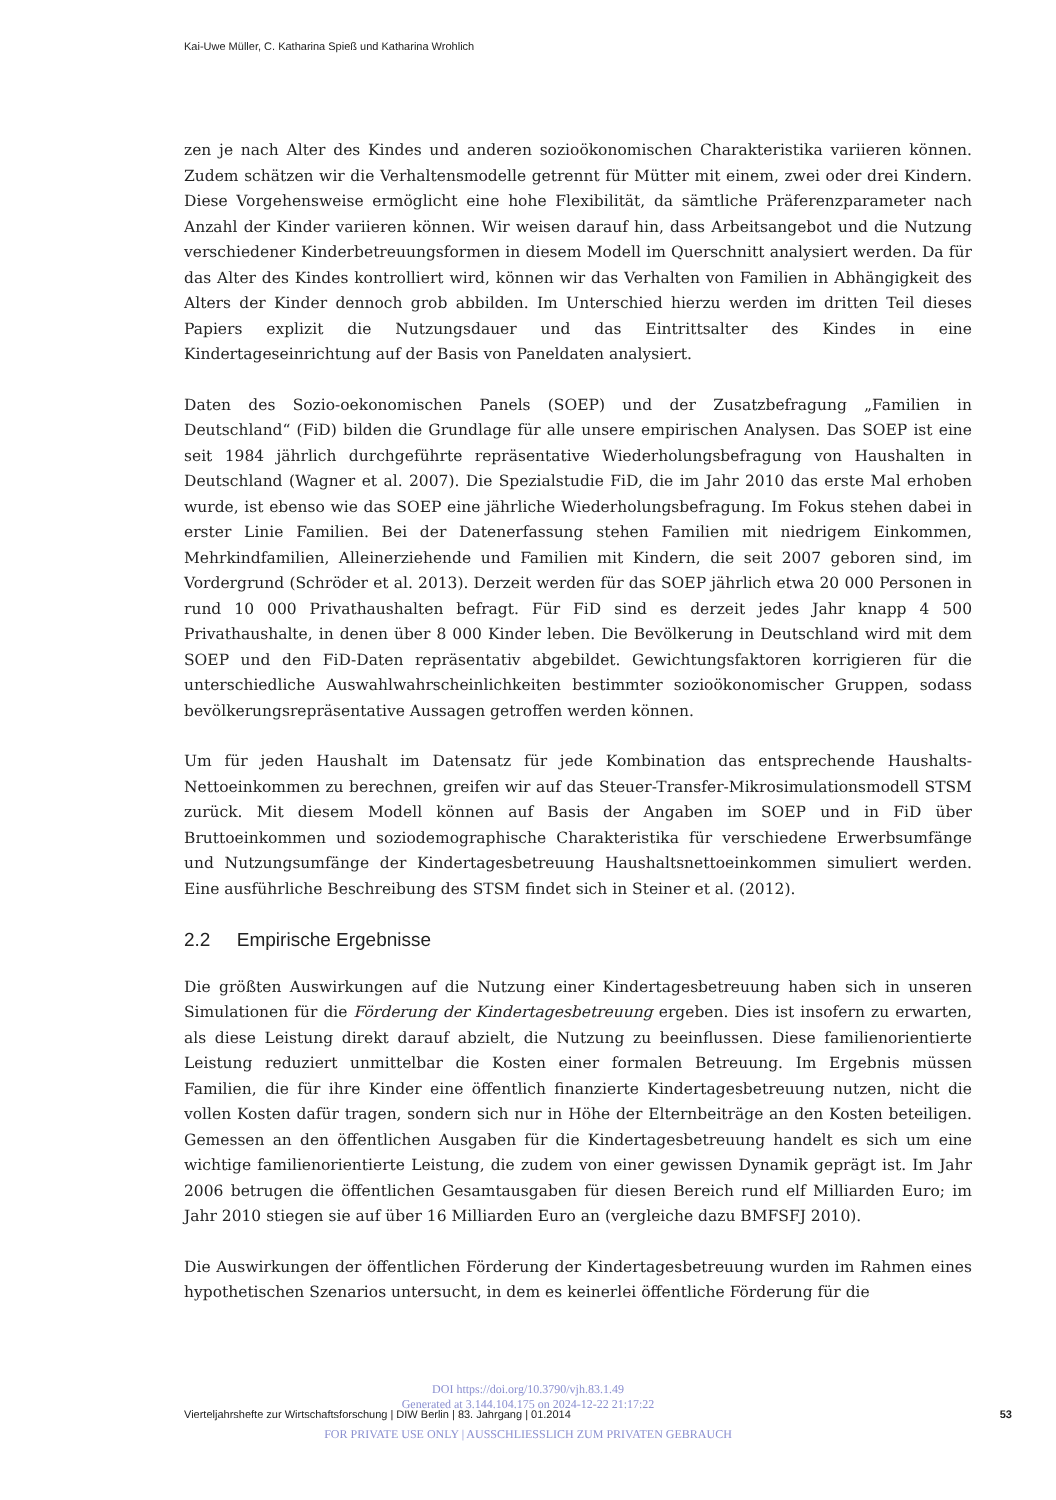Kai-Uwe Müller, C. Katharina Spieß und Katharina Wrohlich
zen je nach Alter des Kindes und anderen sozioökonomischen Charakteristika variieren können. Zudem schätzen wir die Verhaltensmodelle getrennt für Mütter mit einem, zwei oder drei Kindern. Diese Vorgehensweise ermöglicht eine hohe Flexibilität, da sämtliche Präferenzparameter nach Anzahl der Kinder variieren können. Wir weisen darauf hin, dass Arbeitsangebot und die Nutzung verschiedener Kinderbetreuungsformen in diesem Modell im Querschnitt analysiert werden. Da für das Alter des Kindes kontrolliert wird, können wir das Verhalten von Familien in Abhängigkeit des Alters der Kinder dennoch grob abbilden. Im Unterschied hierzu werden im dritten Teil dieses Papiers explizit die Nutzungsdauer und das Eintrittsalter des Kindes in eine Kindertageseinrichtung auf der Basis von Paneldaten analysiert.
Daten des Sozio-oekonomischen Panels (SOEP) und der Zusatzbefragung „Familien in Deutschland“ (FiD) bilden die Grundlage für alle unsere empirischen Analysen. Das SOEP ist eine seit 1984 jährlich durchgeführte repräsentative Wiederholungsbefragung von Haushalten in Deutschland (Wagner et al. 2007). Die Spezialstudie FiD, die im Jahr 2010 das erste Mal erhoben wurde, ist ebenso wie das SOEP eine jährliche Wiederholungsbefragung. Im Fokus stehen dabei in erster Linie Familien. Bei der Datenerfassung stehen Familien mit niedrigem Einkommen, Mehrkindfamilien, Alleinerziehende und Familien mit Kindern, die seit 2007 geboren sind, im Vordergrund (Schröder et al. 2013). Derzeit werden für das SOEP jährlich etwa 20 000 Personen in rund 10 000 Privathaushalten befragt. Für FiD sind es derzeit jedes Jahr knapp 4 500 Privathaushalte, in denen über 8 000 Kinder leben. Die Bevölkerung in Deutschland wird mit dem SOEP und den FiD-Daten repräsentativ abgebildet. Gewichtungsfaktoren korrigieren für die unterschiedliche Auswahlwahrscheinlichkeiten bestimmter sozioökonomischer Gruppen, sodass bevölkerungsrepräsentative Aussagen getroffen werden können.
Um für jeden Haushalt im Datensatz für jede Kombination das entsprechende Haushalts-Nettoeinkommen zu berechnen, greifen wir auf das Steuer-Transfer-Mikrosimulationsmodell STSM zurück. Mit diesem Modell können auf Basis der Angaben im SOEP und in FiD über Bruttoeinkommen und soziodemographische Charakteristika für verschiedene Erwerbsumfänge und Nutzungsumfänge der Kindertagesbetreuung Haushaltsnettoeinkommen simuliert werden. Eine ausführliche Beschreibung des STSM findet sich in Steiner et al. (2012).
2.2 Empirische Ergebnisse
Die größten Auswirkungen auf die Nutzung einer Kindertagesbetreuung haben sich in unseren Simulationen für die Förderung der Kindertagesbetreuung ergeben. Dies ist insofern zu erwarten, als diese Leistung direkt darauf abzielt, die Nutzung zu beeinflussen. Diese familienorientierte Leistung reduziert unmittelbar die Kosten einer formalen Betreuung. Im Ergebnis müssen Familien, die für ihre Kinder eine öffentlich finanzierte Kindertagesbetreuung nutzen, nicht die vollen Kosten dafür tragen, sondern sich nur in Höhe der Elternbeiträge an den Kosten beteiligen. Gemessen an den öffentlichen Ausgaben für die Kindertagesbetreuung handelt es sich um eine wichtige familienorientierte Leistung, die zudem von einer gewissen Dynamik geprägt ist. Im Jahr 2006 betrugen die öffentlichen Gesamtausgaben für diesen Bereich rund elf Milliarden Euro; im Jahr 2010 stiegen sie auf über 16 Milliarden Euro an (vergleiche dazu BMFSFJ 2010).
Die Auswirkungen der öffentlichen Förderung der Kindertagesbetreuung wurden im Rahmen eines hypothetischen Szenarios untersucht, in dem es keinerlei öffentliche Förderung für die
DOI https://doi.org/10.3790/vjh.83.1.49
Generated at 3.144.104.175 on 2024-12-22 21:17:22
FOR PRIVATE USE ONLY | AUSSCHLIESSLICH ZUM PRIVATEN GEBRAUCH
Vierteljahrshefte zur Wirtschaftsforschung | DIW Berlin | 83. Jahrgang | 01.2014 53